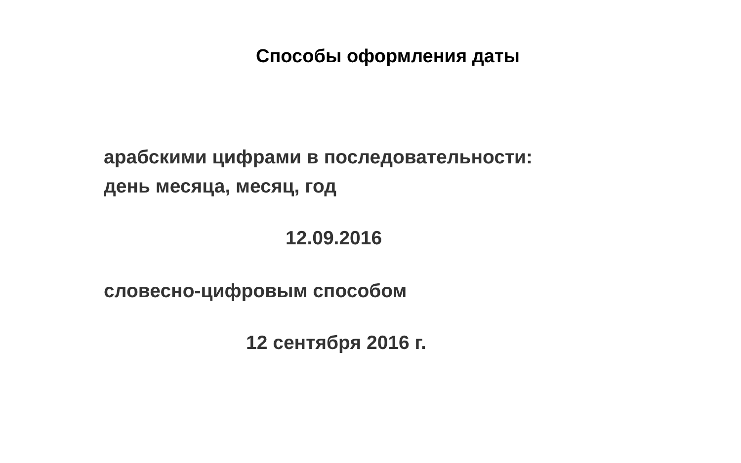Способы оформления даты
арабскими цифрами в последовательности:
день месяца, месяц, год
12.09.2016
словесно-цифровым способом
12 сентября 2016 г.